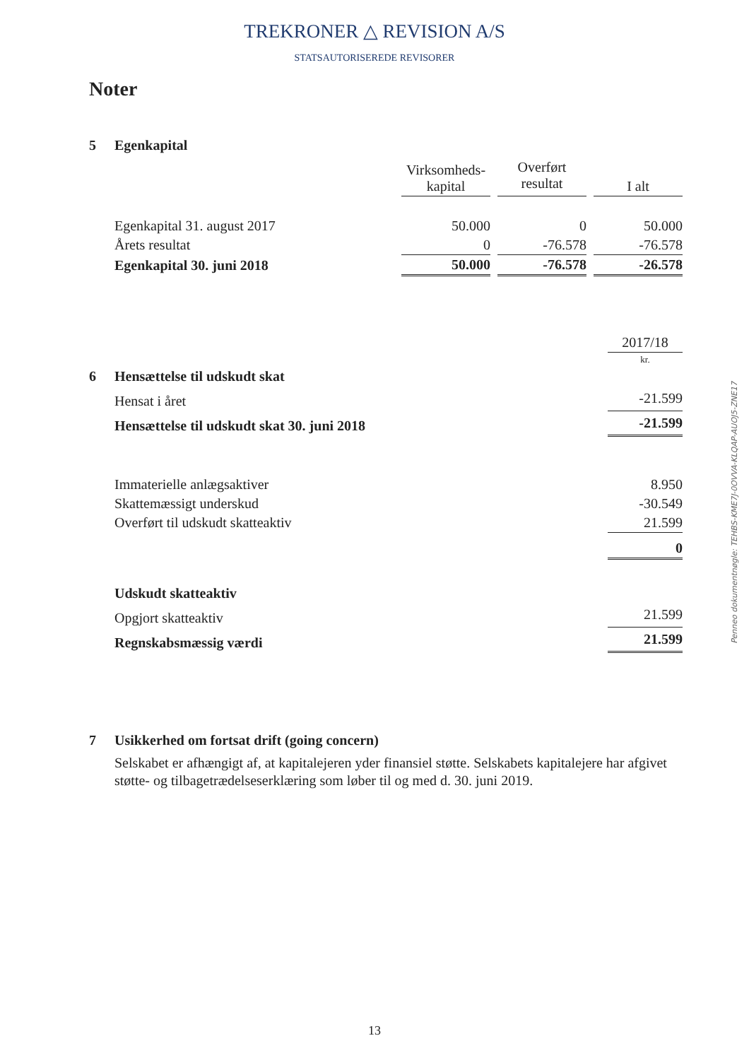TREKRONER △ REVISION A/S
STATSAUTORISEREDE REVISORER
Noter
| 5 | Egenkapital | | | | | |
| | | Virksomheds- kapital | | Overført resultat | | I alt |
| | Egenkapital 31. august 2017 | 50.000 | | 0 | | 50.000 |
| | Årets resultat | 0 | | -76.578 | | -76.578 |
| | Egenkapital 30. juni 2018 | 50.000 | | -76.578 | | -26.578 |
| | | 2017/18 |
| | | kr. |
| 6 | Hensættelse til udskudt skat | |
| | Hensat i året | -21.599 |
| | Hensættelse til udskudt skat 30. juni 2018 | -21.599 |
| | Immaterielle anlægsaktiver | 8.950 |
| | Skattemæssigt underskud | -30.549 |
| | Overført til udskudt skatteaktiv | 21.599 |
| | | 0 |
| | Udskudt skatteaktiv | |
| | Opgjort skatteaktiv | 21.599 |
| | Regnskabsmæssig værdi | 21.599 |
| 7 | Usikkerhed om fortsat drift (going concern) |
Selskabet er afhængigt af, at kapitalejeren yder finansiel støtte. Selskabets kapitalejere har afgivet støtte- og tilbagetrædelseserklæring som løber til og med d. 30. juni 2019.
Penneo dokumentnøgle: TEHBS-KME7J-0OVVA-KLQAP-AUOJ5-ZNE17
13